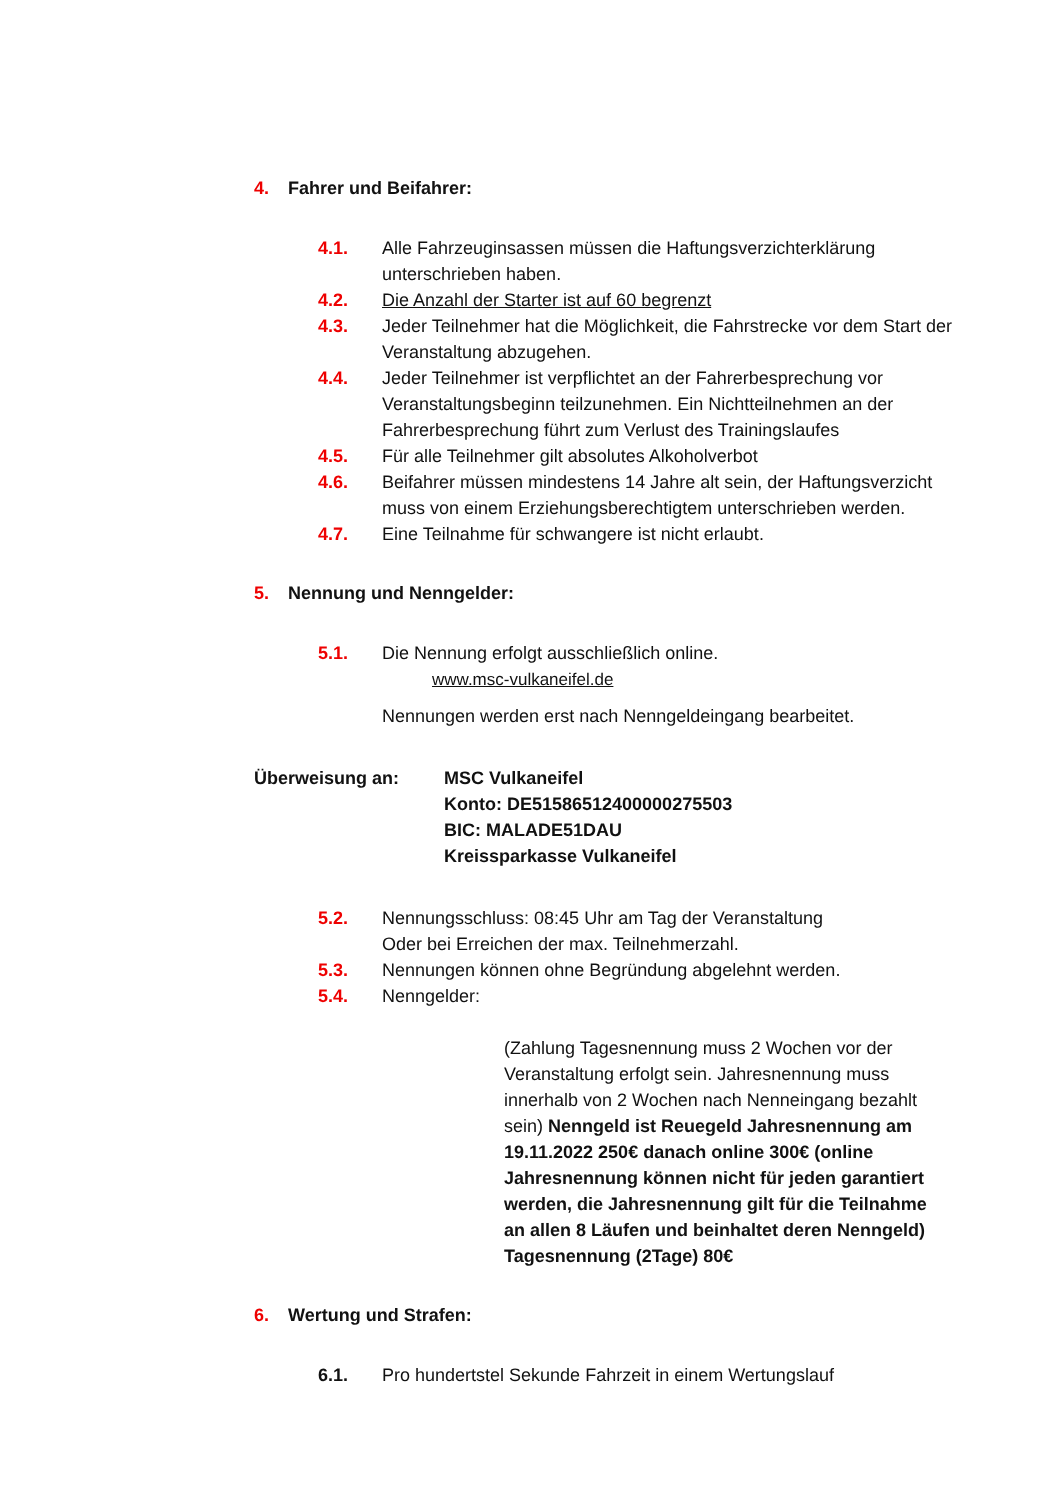4. Fahrer und Beifahrer:
4.1. Alle Fahrzeuginsassen müssen die Haftungsverzichterklärung unterschrieben haben.
4.2. Die Anzahl der Starter ist auf 60 begrenzt
4.3. Jeder Teilnehmer hat die Möglichkeit, die Fahrstrecke vor dem Start der Veranstaltung abzugehen.
4.4. Jeder Teilnehmer ist verpflichtet an der Fahrerbesprechung vor Veranstaltungsbeginn teilzunehmen. Ein Nichtteilnehmen an der Fahrerbesprechung führt zum Verlust des Trainingslaufes
4.5. Für alle Teilnehmer gilt absolutes Alkoholverbot
4.6. Beifahrer müssen mindestens 14 Jahre alt sein, der Haftungsverzicht muss von einem Erziehungsberechtigtem unterschrieben werden.
4.7. Eine Teilnahme für schwangere ist nicht erlaubt.
5. Nennung und Nenngelder:
5.1. Die Nennung erfolgt ausschließlich online.
www.msc-vulkaneifel.de
Nennungen werden erst nach Nenngeldeingang bearbeitet.
Überweisung an: MSC Vulkaneifel
Konto: DE51586512400000275503
BIC: MALADE51DAU
Kreissparkasse Vulkaneifel
5.2. Nennungsschluss: 08:45 Uhr am Tag der Veranstaltung
Oder bei Erreichen der max. Teilnehmerzahl.
5.3. Nennungen können ohne Begründung abgelehnt werden.
5.4. Nenngelder:
(Zahlung Tagesnennung muss 2 Wochen vor der Veranstaltung erfolgt sein. Jahresnennung muss innerhalb von 2 Wochen nach Nenneingang bezahlt sein) Nenngeld ist Reuegeld Jahresnennung am 19.11.2022 250€ danach online 300€ (online Jahresnennung können nicht für jeden garantiert werden, die Jahresnennung gilt für die Teilnahme an allen 8 Läufen und beinhaltet deren Nenngeld) Tagesnennung (2Tage) 80€
6. Wertung und Strafen:
6.1. Pro hundertstel Sekunde Fahrzeit in einem Wertungslauf